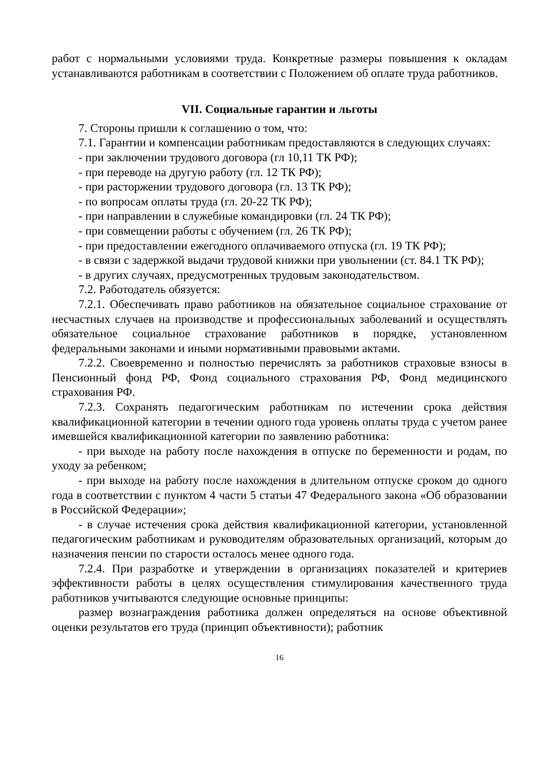работ с нормальными условиями труда. Конкретные размеры повышения к окладам устанавливаются работникам в соответствии с Положением об оплате труда работников.
VII. Социальные гарантии и льготы
7. Стороны пришли к соглашению о том, что:
7.1. Гарантии и компенсации работникам предоставляются в следующих случаях:
- при заключении трудового договора (гл 10,11 ТК РФ);
- при переводе на другую работу (гл. 12 ТК РФ);
- при расторжении трудового договора (гл. 13 ТК РФ);
- по вопросам оплаты труда (гл. 20-22 ТК РФ);
- при направлении в служебные командировки (гл. 24 ТК РФ);
- при совмещении работы с обучением (гл. 26 ТК РФ);
- при предоставлении ежегодного оплачиваемого отпуска (гл. 19 ТК РФ);
- в связи с задержкой выдачи трудовой книжки при увольнении (ст. 84.1 ТК РФ);
- в других случаях, предусмотренных трудовым законодательством.
7.2. Работодатель обязуется:
7.2.1. Обеспечивать право работников на обязательное социальное страхование от несчастных случаев на производстве и профессиональных заболеваний и осуществлять обязательное социальное страхование работников в порядке, установленном федеральными законами и иными нормативными правовыми актами.
7.2.2. Своевременно и полностью перечислять за работников страховые взносы в Пенсионный фонд РФ, Фонд социального страхования РФ, Фонд медицинского страхования РФ.
7.2.3. Сохранять педагогическим работникам по истечении срока действия квалификационной категории в течении одного года уровень оплаты труда с учетом ранее имевшейся квалификационной категории по заявлению работника:
- при выходе на работу после нахождения в отпуске по беременности и родам, по уходу за ребенком;
- при выходе на работу после нахождения в длительном отпуске сроком до одного года в соответствии с пунктом 4 части 5 статьи 47 Федерального закона «Об образовании в Российской Федерации»;
- в случае истечения срока действия квалификационной категории, установленной педагогическим работникам и руководителям образовательных организаций, которым до назначения пенсии по старости осталось менее одного года.
7.2.4. При разработке и утверждении в организациях показателей и критериев эффективности работы в целях осуществления стимулирования качественного труда работников учитываются следующие основные принципы:
размер вознаграждения работника должен определяться на основе объективной оценки результатов его труда (принцип объективности); работник
16